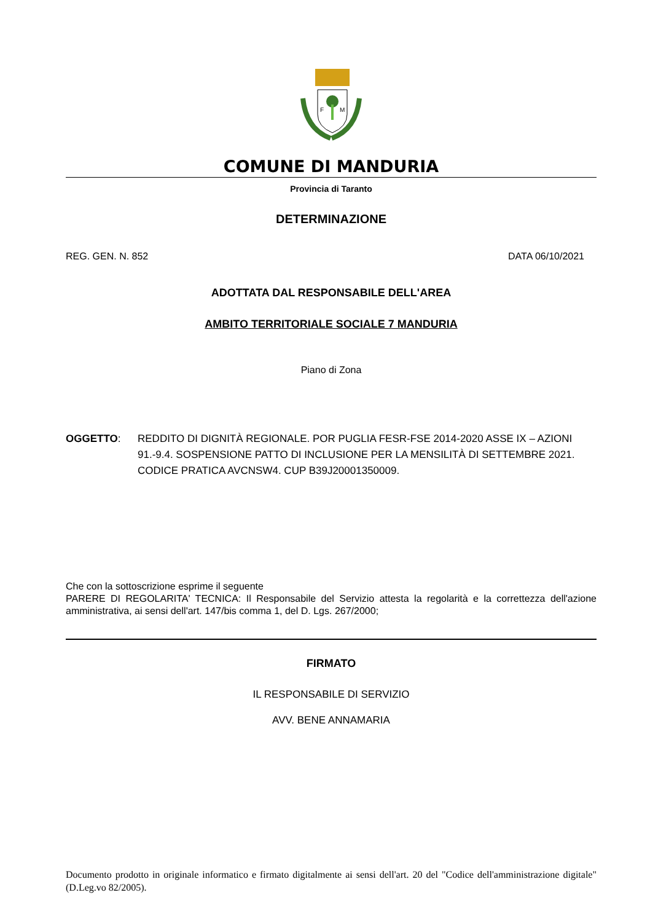F
M
COMUNE DI MANDURIA
Provincia di Taranto
DETERMINAZIONE
REG. GEN. N. 852 DATA 06/10/2021
ADOTTATA DAL RESPONSABILE DELL'AREA
AMBITO TERRITORIALE SOCIALE 7 MANDURIA
Piano di Zona
OGGETTO: REDDITO DI DIGNITÀ REGIONALE. POR PUGLIA FESR-FSE 2014-2020 ASSE IX – AZIONI 91.-9.4. SOSPENSIONE PATTO DI INCLUSIONE PER LA MENSILITÀ DI SETTEMBRE 2021. CODICE PRATICA AVCNSW4. CUP B39J20001350009.
Che con la sottoscrizione esprime il seguente
PARERE DI REGOLARITA' TECNICA: Il Responsabile del Servizio attesta la regolarità e la correttezza dell'azione amministrativa, ai sensi dell'art. 147/bis comma 1, del D. Lgs. 267/2000;
FIRMATO
IL RESPONSABILE DI SERVIZIO
AVV. BENE ANNAMARIA
Documento prodotto in originale informatico e firmato digitalmente ai sensi dell'art. 20 del "Codice dell'amministrazione digitale" (D.Leg.vo 82/2005).